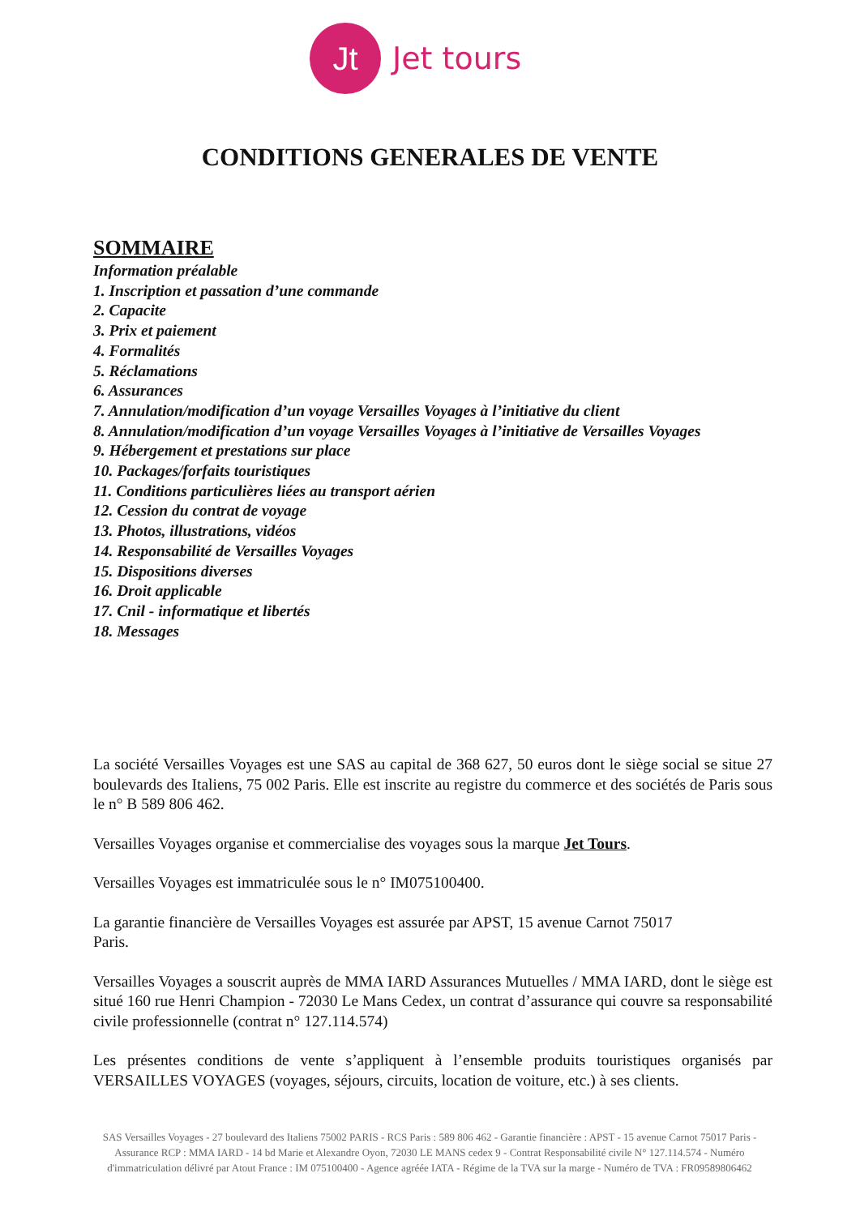Jt
Jet tours
CONDITIONS GENERALES DE VENTE
SOMMAIRE
Information préalable
1. Inscription et passation d’une commande
2. Capacite
3. Prix et paiement
4. Formalités
5. Réclamations
6. Assurances
7. Annulation/modification d’un voyage Versailles Voyages à l’initiative du client
8. Annulation/modification d’un voyage Versailles Voyages à l’initiative de Versailles Voyages
9. Hébergement et prestations sur place
10. Packages/forfaits touristiques
11. Conditions particulières liées au transport aérien
12. Cession du contrat de voyage
13. Photos, illustrations, vidéos
14. Responsabilité de Versailles Voyages
15. Dispositions diverses
16. Droit applicable
17. Cnil - informatique et libertés
18. Messages
La société Versailles Voyages est une SAS au capital de 368 627, 50 euros dont le siège social se situe 27 boulevards des Italiens, 75 002 Paris. Elle est inscrite au registre du commerce et des sociétés de Paris sous le n° B 589 806 462.
Versailles Voyages organise et commercialise des voyages sous la marque Jet Tours.
Versailles Voyages est immatriculée sous le n° IM075100400.
La garantie financière de Versailles Voyages est assurée par APST, 15 avenue Carnot 75017
Paris.
Versailles Voyages a souscrit auprès de MMA IARD Assurances Mutuelles / MMA IARD, dont le siège est situé 160 rue Henri Champion - 72030 Le Mans Cedex, un contrat d’assurance qui couvre sa responsabilité civile professionnelle (contrat n° 127.114.574)
Les présentes conditions de vente s’appliquent à l’ensemble produits touristiques organisés par VERSAILLES VOYAGES (voyages, séjours, circuits, location de voiture, etc.) à ses clients.
SAS Versailles Voyages - 27 boulevard des Italiens 75002 PARIS - RCS Paris : 589 806 462 - Garantie financière : APST - 15 avenue Carnot 75017 Paris - Assurance RCP : MMA IARD - 14 bd Marie et Alexandre Oyon, 72030 LE MANS cedex 9 - Contrat Responsabilité civile N° 127.114.574 - Numéro d'immatriculation délivré par Atout France : IM 075100400 - Agence agréée IATA - Régime de la TVA sur la marge - Numéro de TVA : FR09589806462